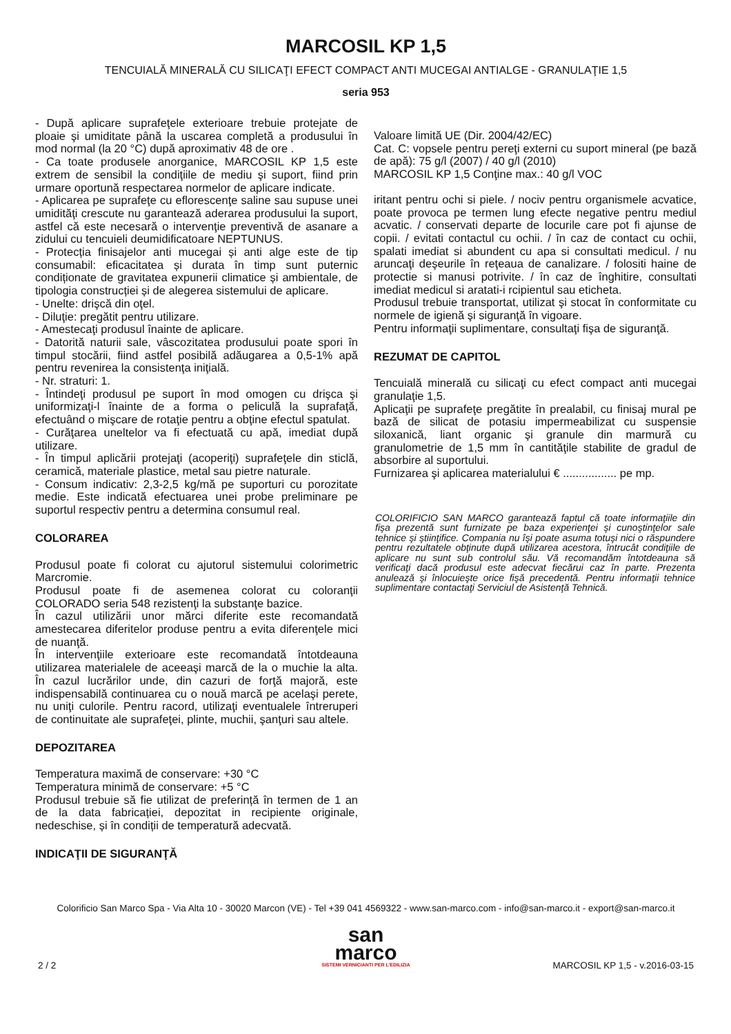MARCOSIL KP 1,5
TENCUIALĂ MINERALĂ CU SILICAŢI EFECT COMPACT ANTI MUCEGAI ANTIALGE - GRANULAŢIE 1,5
seria 953
- După aplicare suprafeţele exterioare trebuie protejate de ploaie şi umiditate până la uscarea completă a produsului în mod normal (la 20 °C) după aproximativ 48 de ore .
- Ca toate produsele anorganice, MARCOSIL KP 1,5 este extrem de sensibil la condiţiile de mediu şi suport, fiind prin urmare oportună respectarea normelor de aplicare indicate.
- Aplicarea pe suprafeţe cu eflorescenţe saline sau supuse unei umidităţi crescute nu garantează aderarea produsului la suport, astfel că este necesară o intervenţie preventivă de asanare a zidului cu tencuieli deumidificatoare NEPTUNUS.
- Protecția finisajelor anti mucegai și anti alge este de tip consumabil: eficacitatea și durata în timp sunt puternic condiționate de gravitatea expunerii climatice și ambientale, de tipologia construcției și de alegerea sistemului de aplicare.
- Unelte: drişcă din oţel.
- Diluţie: pregătit pentru utilizare.
- Amestecaţi produsul înainte de aplicare.
- Datorită naturii sale, vâscozitatea produsului poate spori în timpul stocării, fiind astfel posibilă adăugarea a 0,5-1% apă pentru revenirea la consistenţa iniţială.
- Nr. straturi: 1.
- Întindeţi produsul pe suport în mod omogen cu drişca şi uniformizaţi-l înainte de a forma o peliculă la suprafaţă, efectuând o mişcare de rotaţie pentru a obţine efectul spatulat.
- Curăţarea uneltelor va fi efectuată cu apă, imediat după utilizare.
- În timpul aplicării protejaţi (acoperiţi) suprafeţele din sticlă, ceramică, materiale plastice, metal sau pietre naturale.
- Consum indicativ: 2,3-2,5 kg/mă pe suporturi cu porozitate medie. Este indicată efectuarea unei probe preliminare pe suportul respectiv pentru a determina consumul real.
COLORAREA
Produsul poate fi colorat cu ajutorul sistemului colorimetric Marcromie.
Produsul poate fi de asemenea colorat cu coloranţii COLORADO seria 548 rezistenţi la substanţe bazice.
În cazul utilizării unor mărci diferite este recomandată amestecarea diferitelor produse pentru a evita diferenţele mici de nuanţă.
În intervenţiile exterioare este recomandată întotdeauna utilizarea materialele de aceeaşi marcă de la o muchie la alta. În cazul lucrărilor unde, din cazuri de forţă majoră, este indispensabilă continuarea cu o nouă marcă pe acelaşi perete, nu uniţi culorile. Pentru racord, utilizaţi eventualele întreruperi de continuitate ale suprafeţei, plinte, muchii, şanţuri sau altele.
DEPOZITAREA
Temperatura maximă de conservare: +30 °C
Temperatura minimă de conservare: +5 °C
Produsul trebuie să fie utilizat de preferință în termen de 1 an de la data fabricației, depozitat in recipiente originale, nedeschise, și în condiții de temperatură adecvată.
INDICAŢII DE SIGURANŢĂ
Valoare limită UE (Dir. 2004/42/EC)
Cat. C: vopsele pentru pereţi externi cu suport mineral (pe bază de apă): 75 g/l (2007) / 40 g/l (2010)
MARCOSIL KP 1,5 Conţine max.: 40 g/l VOC
iritant pentru ochi si piele. / nociv pentru organismele acvatice, poate provoca pe termen lung efecte negative pentru mediul acvatic. / conservati departe de locurile care pot fi ajunse de copii. / evitati contactul cu ochii. / în caz de contact cu ochii, spalati imediat si abundent cu apa si consultati medicul. / nu aruncaţi deşeurile în reţeaua de canalizare. / folositi haine de protectie si manusi potrivite. / în caz de înghitire, consultati imediat medicul si aratati-i rcipientul sau eticheta.
Produsul trebuie transportat, utilizat şi stocat în conformitate cu normele de igienă şi siguranţă în vigoare.
Pentru informaţii suplimentare, consultaţi fişa de siguranţă.
REZUMAT DE CAPITOL
Tencuială minerală cu silicaţi cu efect compact anti mucegai granulaţie 1,5.
Aplicaţii pe suprafeţe pregătite în prealabil, cu finisaj mural pe bază de silicat de potasiu impermeabilizat cu suspensie siloxanică, liant organic şi granule din marmură cu granulometrie de 1,5 mm în cantităţile stabilite de gradul de absorbire al suportului.
Furnizarea şi aplicarea materialului € ................. pe mp.
COLORIFICIO SAN MARCO garantează faptul că toate informaţiile din fişa prezentă sunt furnizate pe baza experienţei şi cunoştinţelor sale tehnice şi ştiinţifice. Compania nu îşi poate asuma totuşi nici o răspundere pentru rezultatele obţinute după utilizarea acestora, întrucât condiţiile de aplicare nu sunt sub controlul său. Vă recomandăm întotdeauna să verificaţi dacă produsul este adecvat fiecărui caz în parte. Prezenta anulează şi înlocuieşte orice fişă precedentă. Pentru informaţii tehnice suplimentare contactaţi Serviciul de Asistenţă Tehnică.
Colorificio San Marco Spa - Via Alta 10 - 30020 Marcon (VE) - Tel +39 041 4569322 - www.san-marco.com - info@san-marco.it - export@san-marco.it
san
marco
SISTEMI VERNICIANTI PER L'EDILIZIA
2 / 2 MARCOSIL KP 1,5 - v.2016-03-15